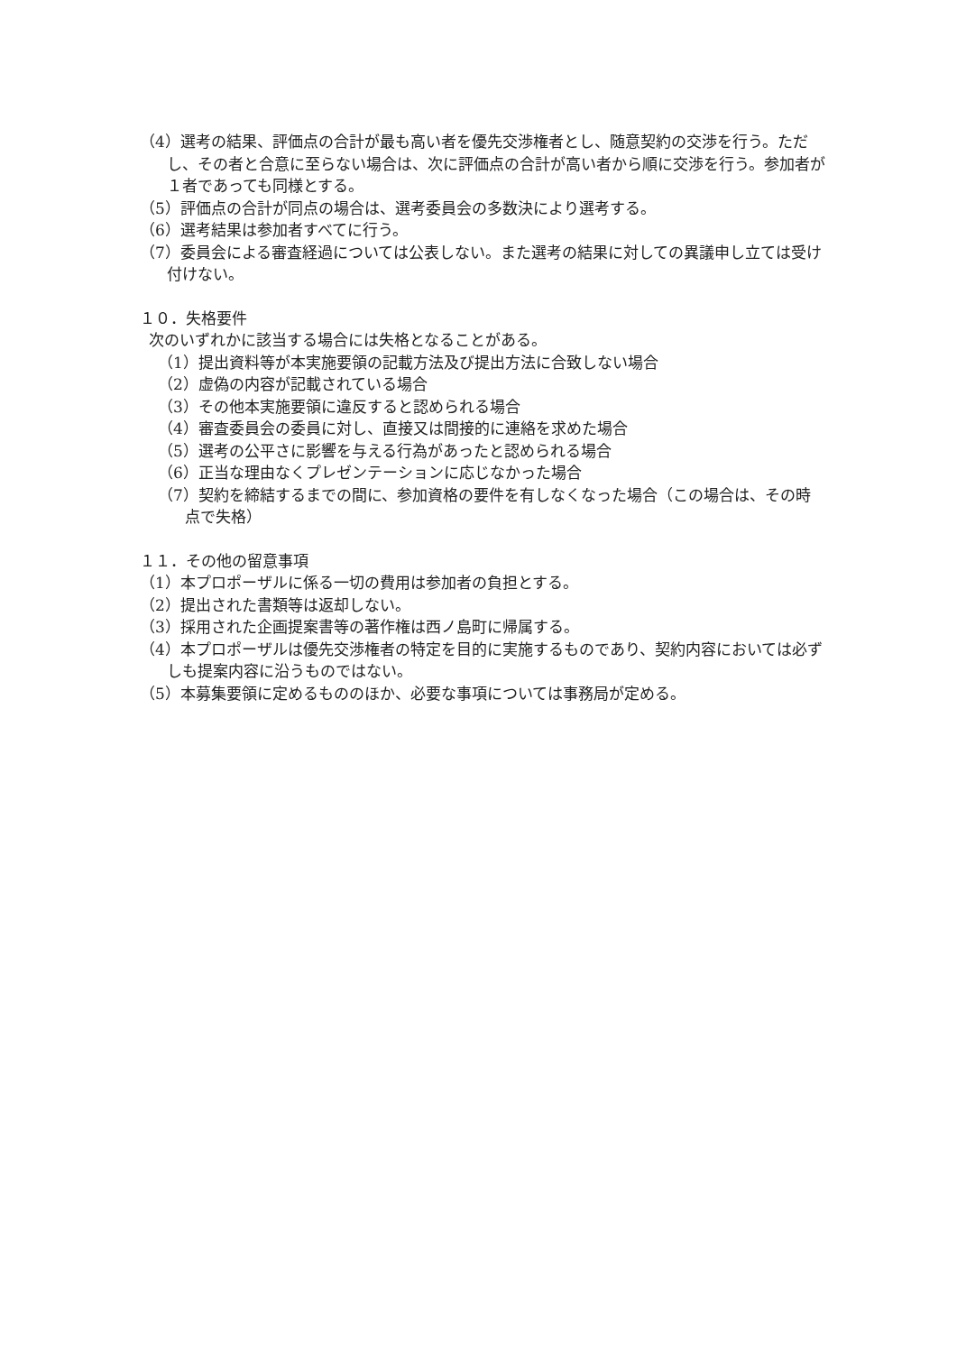（4）選考の結果、評価点の合計が最も高い者を優先交渉権者とし、随意契約の交渉を行う。ただし、その者と合意に至らない場合は、次に評価点の合計が高い者から順に交渉を行う。参加者が１者であっても同様とする。
（5）評価点の合計が同点の場合は、選考委員会の多数決により選考する。
（6）選考結果は参加者すべてに行う。
（7）委員会による審査経過については公表しない。また選考の結果に対しての異議申し立ては受け付けない。
１０．失格要件
次のいずれかに該当する場合には失格となることがある。
（1）提出資料等が本実施要領の記載方法及び提出方法に合致しない場合
（2）虚偽の内容が記載されている場合
（3）その他本実施要領に違反すると認められる場合
（4）審査委員会の委員に対し、直接又は間接的に連絡を求めた場合
（5）選考の公平さに影響を与える行為があったと認められる場合
（6）正当な理由なくプレゼンテーションに応じなかった場合
（7）契約を締結するまでの間に、参加資格の要件を有しなくなった場合（この場合は、その時点で失格）
１１．その他の留意事項
（1）本プロポーザルに係る一切の費用は参加者の負担とする。
（2）提出された書類等は返却しない。
（3）採用された企画提案書等の著作権は西ノ島町に帰属する。
（4）本プロポーザルは優先交渉権者の特定を目的に実施するものであり、契約内容においては必ずしも提案内容に沿うものではない。
（5）本募集要領に定めるもののほか、必要な事項については事務局が定める。